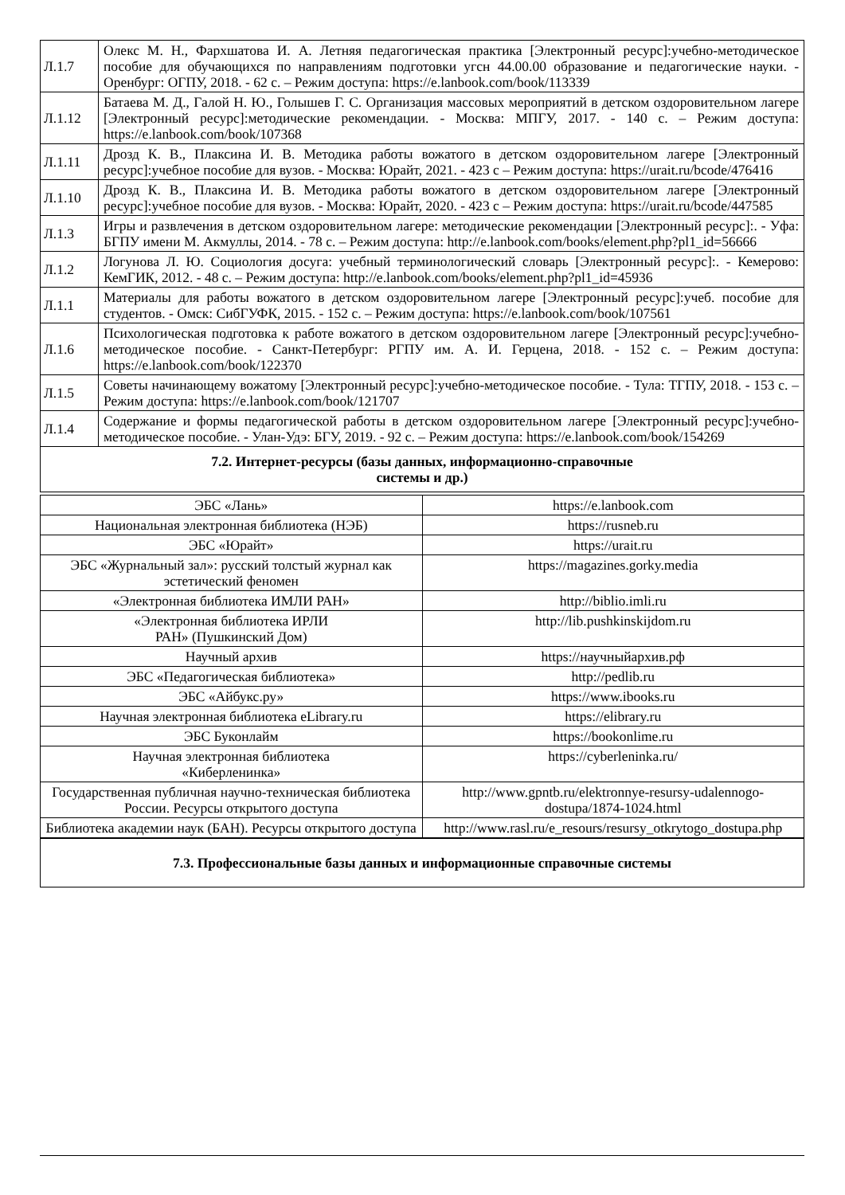| Л.1.7 | Олекс М. Н., Фархшатова И. А. Летняя педагогическая практика [Электронный ресурс]:учебно-методическое пособие для обучающихся по направлениям подготовки угсн 44.00.00 образование и педагогические науки. - Оренбург: ОГПУ, 2018. - 62 с. – Режим доступа: https://e.lanbook.com/book/113339 |
| Л.1.12 | Батаева М. Д., Галой Н. Ю., Голышев Г. С. Организация массовых мероприятий в детском оздоровительном лагере [Электронный ресурс]:методические рекомендации. - Москва: МПГУ, 2017. - 140 с. – Режим доступа: https://e.lanbook.com/book/107368 |
| Л.1.11 | Дрозд К. В., Плаксина И. В. Методика работы вожатого в детском оздоровительном лагере [Электронный ресурс]:учебное пособие для вузов. - Москва: Юрайт, 2021. - 423 с – Режим доступа: https://urait.ru/bcode/476416 |
| Л.1.10 | Дрозд К. В., Плаксина И. В. Методика работы вожатого в детском оздоровительном лагере [Электронный ресурс]:учебное пособие для вузов. - Москва: Юрайт, 2020. - 423 с – Режим доступа: https://urait.ru/bcode/447585 |
| Л.1.3 | Игры и развлечения в детском оздоровительном лагере: методические рекомендации [Электронный ресурс]:. - Уфа: БГПУ имени М. Акмуллы, 2014. - 78 с. – Режим доступа: http://e.lanbook.com/books/element.php?pl1_id=56666 |
| Л.1.2 | Логунова Л. Ю. Социология досуга: учебный терминологический словарь [Электронный ресурс]:. - Кемерово: КемГИК, 2012. - 48 с. – Режим доступа: http://e.lanbook.com/books/element.php?pl1_id=45936 |
| Л.1.1 | Материалы для работы вожатого в детском оздоровительном лагере [Электронный ресурс]:учеб. пособие для студентов. - Омск: СибГУФК, 2015. - 152 с. – Режим доступа: https://e.lanbook.com/book/107561 |
| Л.1.6 | Психологическая подготовка к работе вожатого в детском оздоровительном лагере [Электронный ресурс]:учебно-методическое пособие. - Санкт-Петербург: РГПУ им. А. И. Герцена, 2018. - 152 с. – Режим доступа: https://e.lanbook.com/book/122370 |
| Л.1.5 | Советы начинающему вожатому [Электронный ресурс]:учебно-методическое пособие. - Тула: ТГПУ, 2018. - 153 с. – Режим доступа: https://e.lanbook.com/book/121707 |
| Л.1.4 | Содержание и формы педагогической работы в детском оздоровительном лагере [Электронный ресурс]:учебно-методическое пособие. - Улан-Удэ: БГУ, 2019. - 92 с. – Режим доступа: https://e.lanbook.com/book/154269 |
| 7.2. Интернет-ресурсы (базы данных, информационно-справочные системы и др.) | |
| ЭБС «Лань» | https://e.lanbook.com |
| Национальная электронная библиотека (НЭБ) | https://rusneb.ru |
| ЭБС «Юрайт» | https://urait.ru |
| ЭБС «Журнальный зал»: русский толстый журнал как эстетический феномен | https://magazines.gorky.media |
| «Электронная библиотека ИМЛИ РАН» | http://biblio.imli.ru |
| «Электронная библиотека ИРЛИ РАН» (Пушкинский Дом) | http://lib.pushkinskijdom.ru |
| Научный архив | https://научныйархив.рф |
| ЭБС «Педагогическая библиотека» | http://pedlib.ru |
| ЭБС «Айбукс.ру» | https://www.ibooks.ru |
| Научная электронная библиотека eLibrary.ru | https://elibrary.ru |
| ЭБС Буконлайм | https://bookonlime.ru |
| Научная электронная библиотека «Киберленинка» | https://cyberleninka.ru/ |
| Государственная публичная научно-техническая библиотека России. Ресурсы открытого доступа | http://www.gpntb.ru/elektronnye-resursy-udalennogo-dostupa/1874-1024.html |
| Библиотека академии наук (БАН). Ресурсы открытого доступа | http://www.rasl.ru/e_resours/resursy_otkrytogo_dostupa.php |
| 7.3. Профессиональные базы данных и информационные справочные системы |